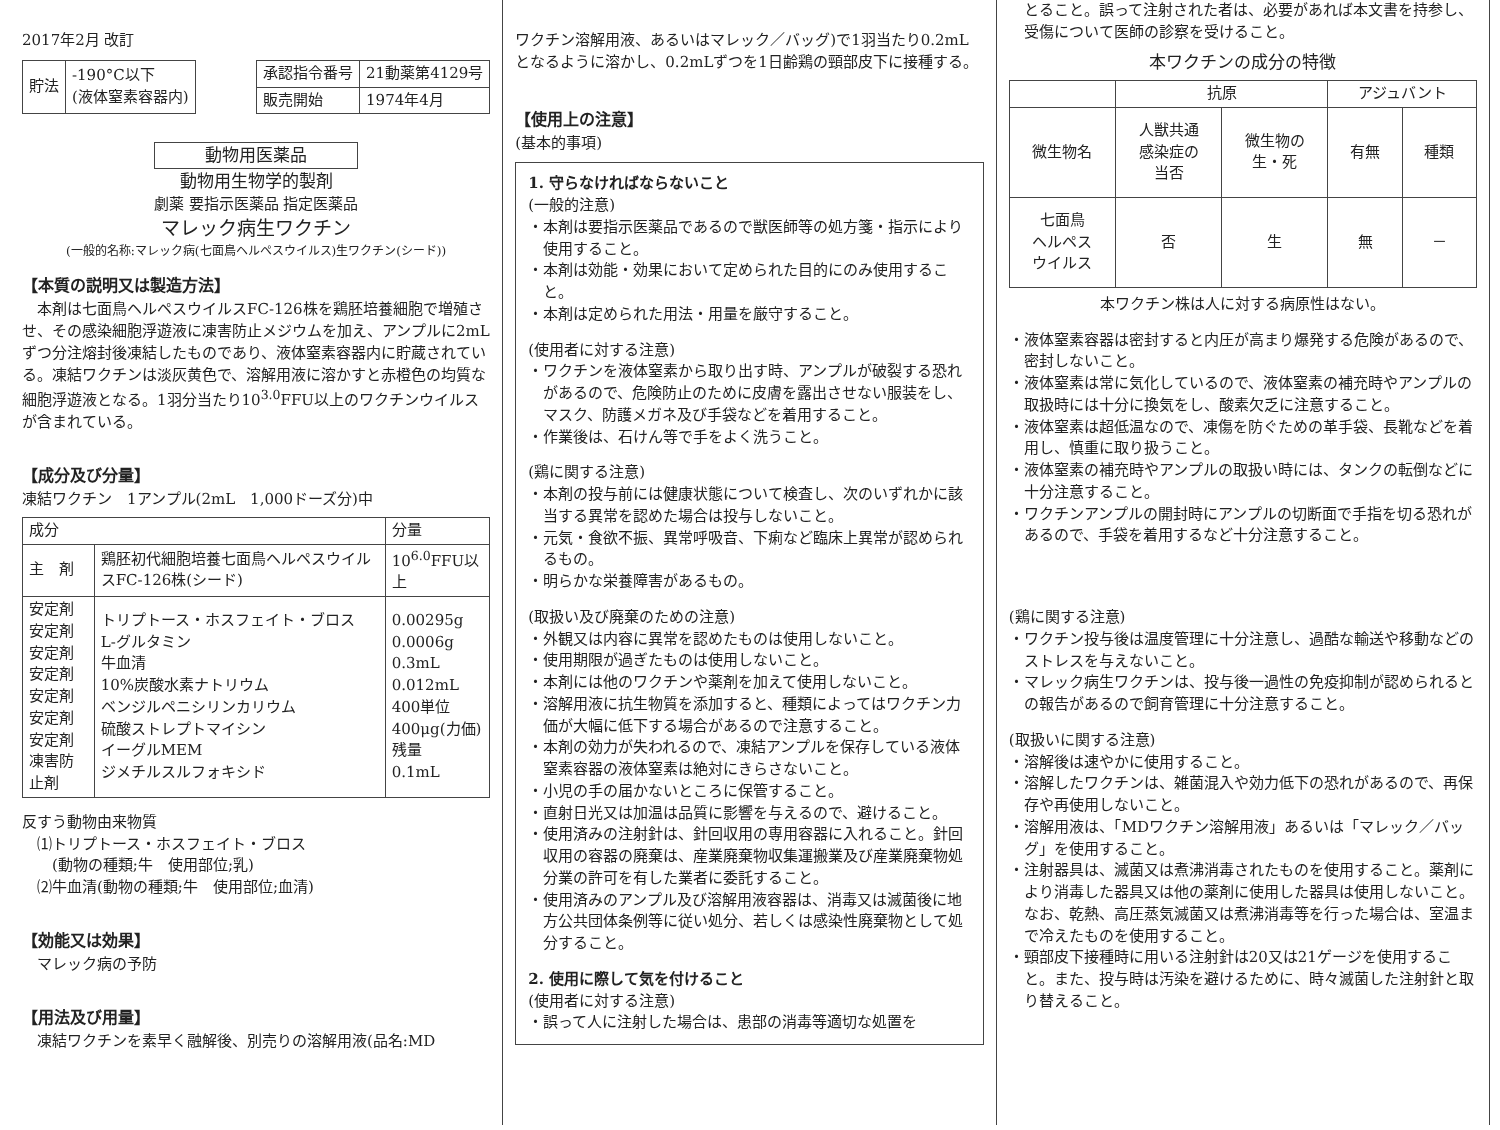2017年2月 改訂
| 貯法 | -190°C以下 (液体窒素容器内) |
| 承認指令番号 | 21動薬第4129号 |
| 販売開始 | 1974年4月 |
動物用医薬品
動物用生物学的製剤
劇薬 要指示医薬品 指定医薬品
マレック病生ワクチン
(一般的名称:マレック病(七面鳥ヘルペスウイルス)生ワクチン(シード))
【本質の説明又は製造方法】
　本剤は七面鳥ヘルペスウイルスFC-126株を鶏胚培養細胞で増殖させ、その感染細胞浮遊液に凍害防止メジウムを加え、アンプルに2mLずつ分注熔封後凍結したものであり、液体窒素容器内に貯蔵されている。凍結ワクチンは淡灰黄色で、溶解用液に溶かすと赤橙色の均質な細胞浮遊液となる。1羽分当たり10<sup>3.0</sup>FFU以上のワクチンウイルスが含まれている。
【成分及び分量】
凍結ワクチン　1アンプル(2mL　1,000ドーズ分)中
| 成分 | | 分量 |
| 主 剤 | 鶏胚初代細胞培養七面鳥ヘルペスウイルスFC-126株(シード) | 10<sup>6.0</sup>FFU以上 |
| 安定剤 安定剤 安定剤 安定剤 安定剤 安定剤 安定剤 凍害防止剤 | トリプトース・ホスフェイト・ブロス L-グルタミン 牛血清 10%炭酸水素ナトリウム ベンジルペニシリンカリウム 硫酸ストレプトマイシン イーグルMEM ジメチルスルフォキシド | 0.00295g 0.0006g 0.3mL 0.012mL 400単位 400μg(力価) 残量 0.1mL |
反すう動物由来物質
　⑴トリプトース・ホスフェイト・ブロス
　　(動物の種類;牛　使用部位;乳)
　⑵牛血清(動物の種類;牛　使用部位;血清)
【効能又は効果】
　マレック病の予防
【用法及び用量】
　凍結ワクチンを素早く融解後、別売りの溶解用液(品名:MD
ワクチン溶解用液、あるいはマレック／バッグ)で1羽当たり0.2mLとなるように溶かし、0.2mLずつを1日齢鶏の頸部皮下に接種する。
【使用上の注意】
(基本的事項)
1. 守らなければならないこと
(一般的注意)
・本剤は要指示医薬品であるので獣医師等の処方箋・指示により使用すること。
・本剤は効能・効果において定められた目的にのみ使用すること。
・本剤は定められた用法・用量を厳守すること。
(使用者に対する注意)
・ワクチンを液体窒素から取り出す時、アンプルが破裂する恐れがあるので、危険防止のために皮膚を露出させない服装をし、マスク、防護メガネ及び手袋などを着用すること。
・作業後は、石けん等で手をよく洗うこと。
(鶏に関する注意)
・本剤の投与前には健康状態について検査し、次のいずれかに該当する異常を認めた場合は投与しないこと。
・元気・食欲不振、異常呼吸音、下痢など臨床上異常が認められるもの。
・明らかな栄養障害があるもの。
(取扱い及び廃棄のための注意)
・外観又は内容に異常を認めたものは使用しないこと。
・使用期限が過ぎたものは使用しないこと。
・本剤には他のワクチンや薬剤を加えて使用しないこと。
・溶解用液に抗生物質を添加すると、種類によってはワクチン力価が大幅に低下する場合があるので注意すること。
・本剤の効力が失われるので、凍結アンプルを保存している液体窒素容器の液体窒素は絶対にきらさないこと。
・小児の手の届かないところに保管すること。
・直射日光又は加温は品質に影響を与えるので、避けること。
・使用済みの注射針は、針回収用の専用容器に入れること。針回収用の容器の廃棄は、産業廃棄物収集運搬業及び産業廃棄物処分業の許可を有した業者に委託すること。
・使用済みのアンプル及び溶解用液容器は、消毒又は滅菌後に地方公共団体条例等に従い処分、若しくは感染性廃棄物として処分すること。
2. 使用に際して気を付けること
(使用者に対する注意)
・誤って人に注射した場合は、患部の消毒等適切な処置を
とること。誤って注射された者は、必要があれば本文書を持参し、受傷について医師の診察を受けること。
本ワクチンの成分の特徴
| | 抗原 | | アジュバント | |
| 微生物名 | 人獣共通 感染症の 当否 | 微生物の 生・死 | 有無 | 種類 |
| 七面鳥 ヘルペス ウイルス | 否 | 生 | 無 | － |
本ワクチン株は人に対する病原性はない。
・液体窒素容器は密封すると内圧が高まり爆発する危険があるので、密封しないこと。
・液体窒素は常に気化しているので、液体窒素の補充時やアンプルの取扱時には十分に換気をし、酸素欠乏に注意すること。
・液体窒素は超低温なので、凍傷を防ぐための革手袋、長靴などを着用し、慎重に取り扱うこと。
・液体窒素の補充時やアンプルの取扱い時には、タンクの転倒などに十分注意すること。
・ワクチンアンプルの開封時にアンプルの切断面で手指を切る恐れがあるので、手袋を着用するなど十分注意すること。
(鶏に関する注意)
・ワクチン投与後は温度管理に十分注意し、過酷な輸送や移動などのストレスを与えないこと。
・マレック病生ワクチンは、投与後一過性の免疫抑制が認められるとの報告があるので飼育管理に十分注意すること。
(取扱いに関する注意)
・溶解後は速やかに使用すること。
・溶解したワクチンは、雑菌混入や効力低下の恐れがあるので、再保存や再使用しないこと。
・溶解用液は、「MDワクチン溶解用液」あるいは「マレック／バッグ」を使用すること。
・注射器具は、滅菌又は煮沸消毒されたものを使用すること。薬剤により消毒した器具又は他の薬剤に使用した器具は使用しないこと。なお、乾熱、高圧蒸気滅菌又は煮沸消毒等を行った場合は、室温まで冷えたものを使用すること。
・頸部皮下接種時に用いる注射針は20又は21ゲージを使用すること。また、投与時は汚染を避けるために、時々滅菌した注射針と取り替えること。